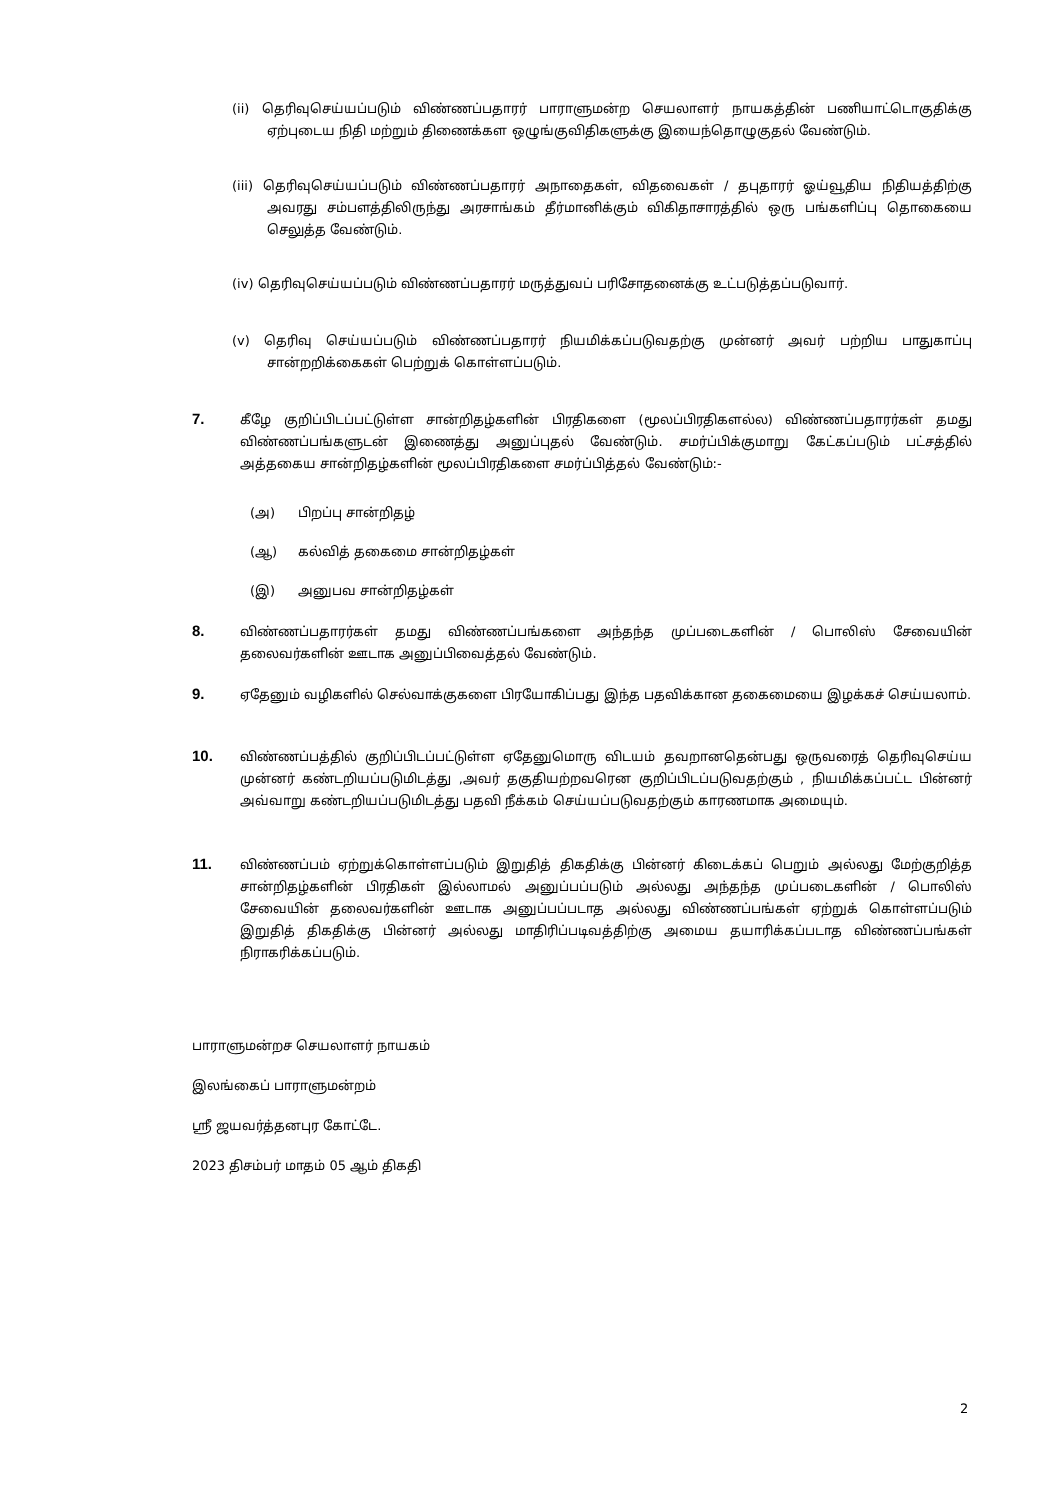(ii) தெரிவுசெய்யப்படும் விண்ணப்பதாரர் பாராளுமன்ற செயலாளர் நாயகத்தின் பணியாட்டொகுதிக்கு ஏற்புடைய நிதி மற்றும் திணைக்கள ஒழுங்குவிதிகளுக்கு இயைந்தொழுகுதல் வேண்டும்.
(iii) தெரிவுசெய்யப்படும் விண்ணப்பதாரர் அநாதைகள், விதவைகள் / தபுதாரர் ஓய்வூதிய நிதியத்திற்கு அவரது சம்பளத்திலிருந்து அரசாங்கம் தீர்மானிக்கும் விகிதாசாரத்தில் ஒரு பங்களிப்பு தொகையை செலுத்த வேண்டும்.
(iv) தெரிவுசெய்யப்படும் விண்ணப்பதாரர் மருத்துவப் பரிசோதனைக்கு உட்படுத்தப்படுவார்.
(v) தெரிவு செய்யப்படும் விண்ணப்பதாரர் நியமிக்கப்படுவதற்கு முன்னர் அவர் பற்றிய பாதுகாப்பு சான்றறிக்கைகள் பெற்றுக் கொள்ளப்படும்.
7. கீழே குறிப்பிடப்பட்டுள்ள சான்றிதழ்களின் பிரதிகளை (மூலப்பிரதிகளல்ல) விண்ணப்பதாரர்கள் தமது விண்ணப்பங்களுடன் இணைத்து அனுப்புதல் வேண்டும். சமர்ப்பிக்குமாறு கேட்கப்படும் பட்சத்தில் அத்தகைய சான்றிதழ்களின் மூலப்பிரதிகளை சமர்ப்பித்தல் வேண்டும்:-
(அ) பிறப்பு சான்றிதழ்
(ஆ) கல்வித் தகைமை சான்றிதழ்கள்
(இ) அனுபவ சான்றிதழ்கள்
8. விண்ணப்பதாரர்கள் தமது விண்ணப்பங்களை அந்தந்த முப்படைகளின் / பொலிஸ் சேவையின் தலைவர்களின் ஊடாக அனுப்பிவைத்தல் வேண்டும்.
9. ஏதேனும் வழிகளில் செல்வாக்குகளை பிரயோகிப்பது இந்த பதவிக்கான தகைமையை இழக்கச் செய்யலாம்.
10. விண்ணப்பத்தில் குறிப்பிடப்பட்டுள்ள ஏதேனுமொரு விடயம் தவறானதென்பது ஒருவரைத் தெரிவுசெய்ய முன்னர் கண்டறியப்படுமிடத்து ,அவர் தகுதியற்றவரென குறிப்பிடப்படுவதற்கும் , நியமிக்கப்பட்ட பின்னர் அவ்வாறு கண்டறியப்படுமிடத்து பதவி நீக்கம் செய்யப்படுவதற்கும் காரணமாக அமையும்.
11. விண்ணப்பம் ஏற்றுக்கொள்ளப்படும் இறுதித் திகதிக்கு பின்னர் கிடைக்கப் பெறும் அல்லது மேற்குறித்த சான்றிதழ்களின் பிரதிகள் இல்லாமல் அனுப்பப்படும் அல்லது அந்தந்த முப்படைகளின் / பொலிஸ் சேவையின் தலைவர்களின் ஊடாக அனுப்பப்படாத அல்லது விண்ணப்பங்கள் ஏற்றுக் கொள்ளப்படும் இறுதித் திகதிக்கு பின்னர் அல்லது மாதிரிப்படிவத்திற்கு அமைய தயாரிக்கப்படாத விண்ணப்பங்கள் நிராகரிக்கப்படும்.
பாராளுமன்றச செயலாளர் நாயகம்
இலங்கைப் பாராளுமன்றம்
ஸ்ரீ ஜயவர்த்தனபுர கோட்டே.
2023 திசம்பர் மாதம் 05 ஆம் திகதி
2